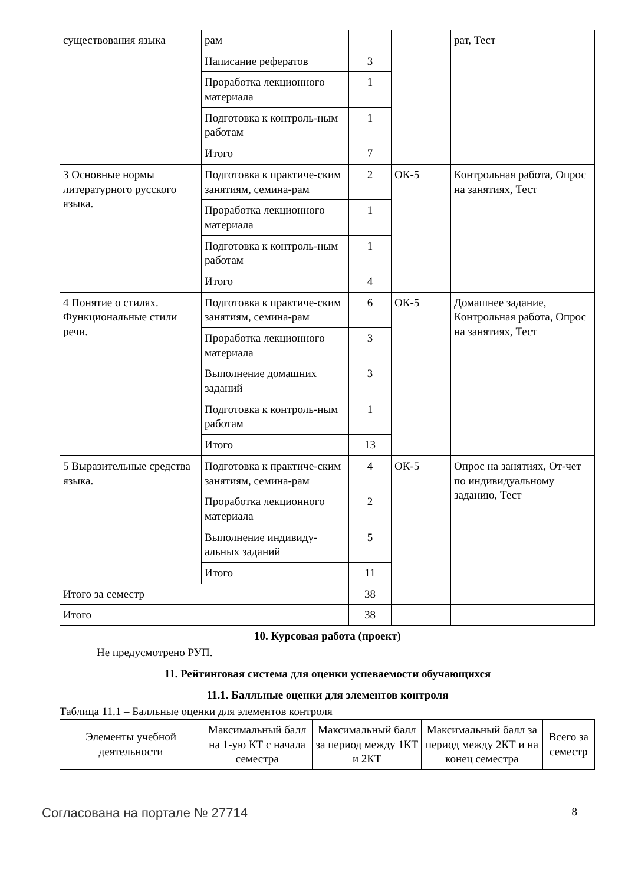| существования языка | рам | | | рат, Тест |
| | Написание рефератов | 3 | | |
| | Проработка лекционного материала | 1 | | |
| | Подготовка к контроль-ным работам | 1 | | |
| | Итого | 7 | | |
| 3 Основные нормы литературного русского языка. | Подготовка к практиче-ским занятиям, семина-рам | 2 | ОК-5 | Контрольная работа, Опрос на занятиях, Тест |
| | Проработка лекционного материала | 1 | | |
| | Подготовка к контроль-ным работам | 1 | | |
| | Итого | 4 | | |
| 4 Понятие о стилях. Функциональные стили речи. | Подготовка к практиче-ским занятиям, семина-рам | 6 | ОК-5 | Домашнее задание, Контрольная работа, Опрос на занятиях, Тест |
| | Проработка лекционного материала | 3 | | |
| | Выполнение домашних заданий | 3 | | |
| | Подготовка к контроль-ным работам | 1 | | |
| | Итого | 13 | | |
| 5 Выразительные средства языка. | Подготовка к практиче-ским занятиям, семина-рам | 4 | ОК-5 | Опрос на занятиях, От-чет по индивидуальному заданию, Тест |
| | Проработка лекционного материала | 2 | | |
| | Выполнение индивиду-альных заданий | 5 | | |
| | Итого | 11 | | |
| Итого за семестр | | 38 | | |
| Итого | | 38 | | |
10. Курсовая работа (проект)
Не предусмотрено РУП.
11. Рейтинговая система для оценки успеваемости обучающихся
11.1. Балльные оценки для элементов контроля
Таблица 11.1 – Балльные оценки для элементов контроля
| Элементы учебной деятельности | Максимальный балл на 1-ую КТ с начала семестра | Максимальный балл за период между 1КТ и 2КТ | Максимальный балл за период между 2КТ и на конец семестра | Всего за семестр |
| --- | --- | --- | --- | --- |
Согласована на портале № 27714 8